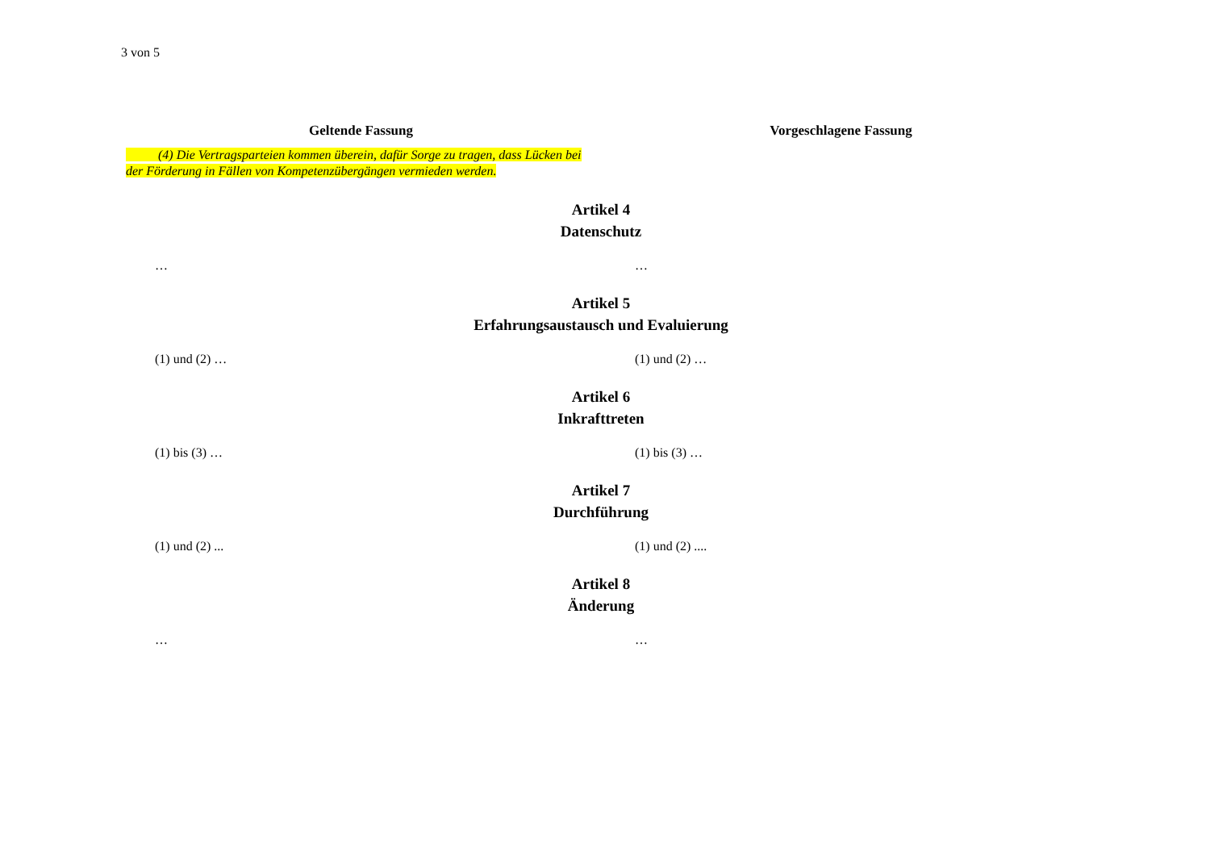3 von 5
Geltende Fassung Vorgeschlagene Fassung
(4) Die Vertragsparteien kommen überein, dafür Sorge zu tragen, dass Lücken bei der Förderung in Fällen von Kompetenzübergängen vermieden werden.
Artikel 4
Datenschutz
… …
Artikel 5
Erfahrungsaustausch und Evaluierung
(1) und (2) … (1) und (2) …
Artikel 6
Inkrafttreten
(1) bis (3) … (1) bis (3) …
Artikel 7
Durchführung
(1) und (2) ... (1) und (2) ....
Artikel 8
Änderung
… …